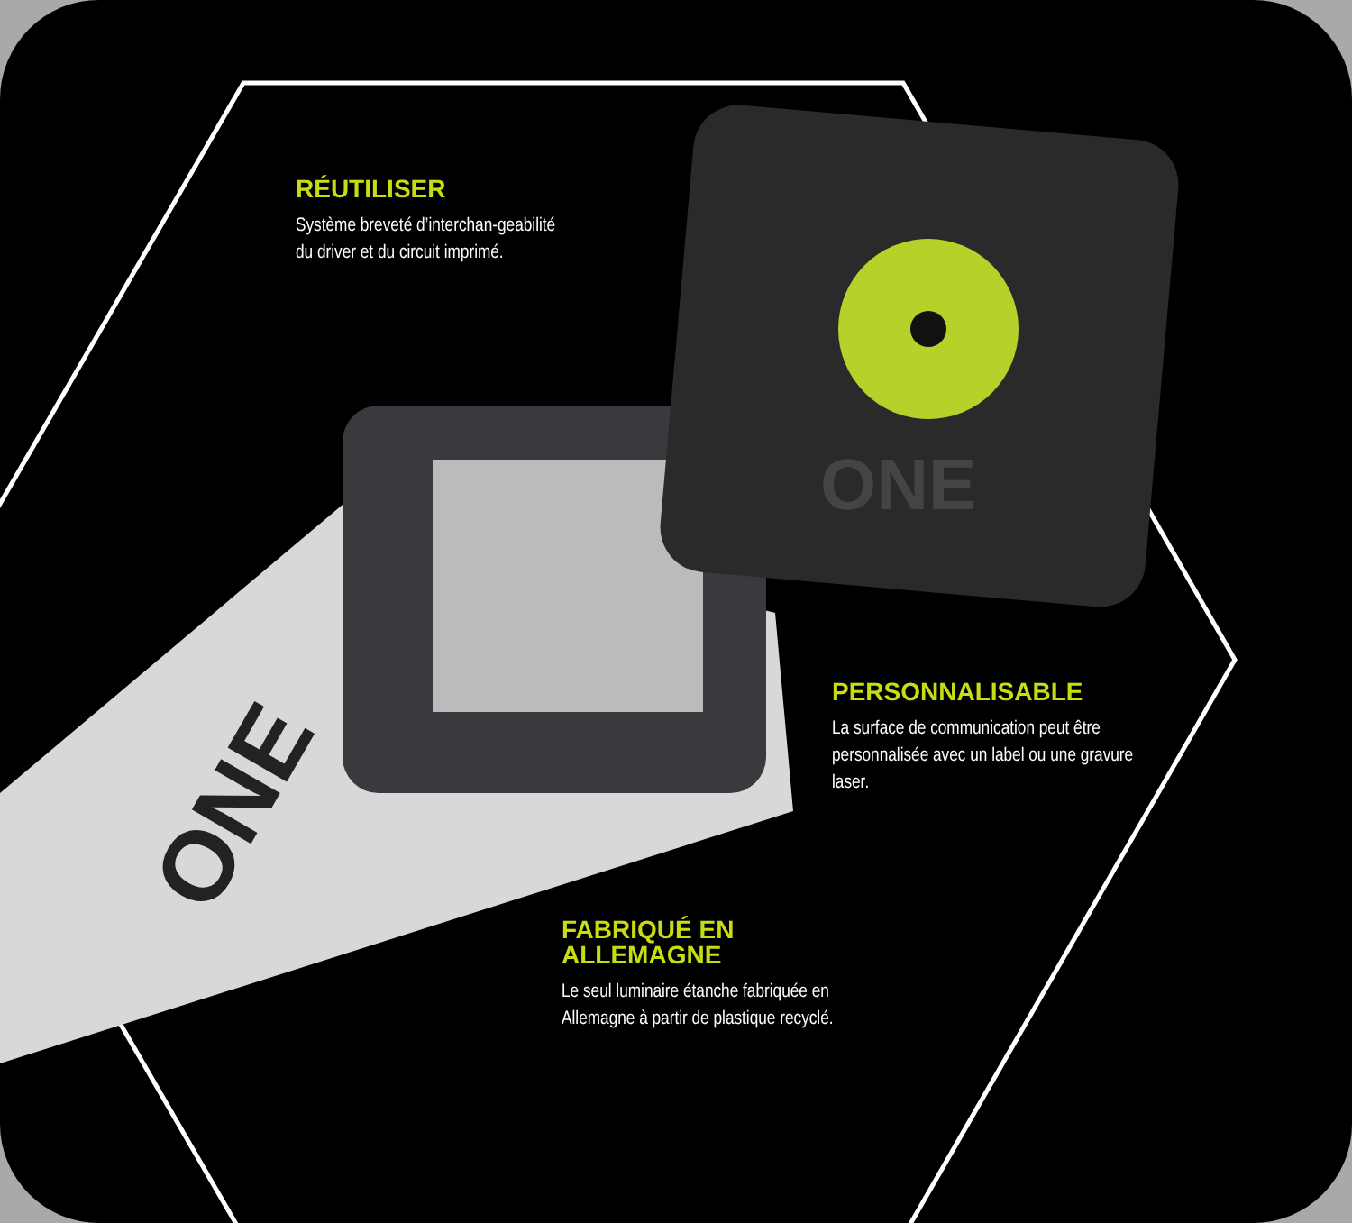ONE
ONE
RÉUTILISER
Système breveté d’interchan-geabilité du driver et du circuit imprimé.
PERSONNALISABLE
La surface de communication peut être personnalisée avec un label ou une gravure laser.
FABRIQUÉ EN
ALLEMAGNE
Le seul luminaire étanche fabriquée en Allemagne à partir de plastique recyclé.